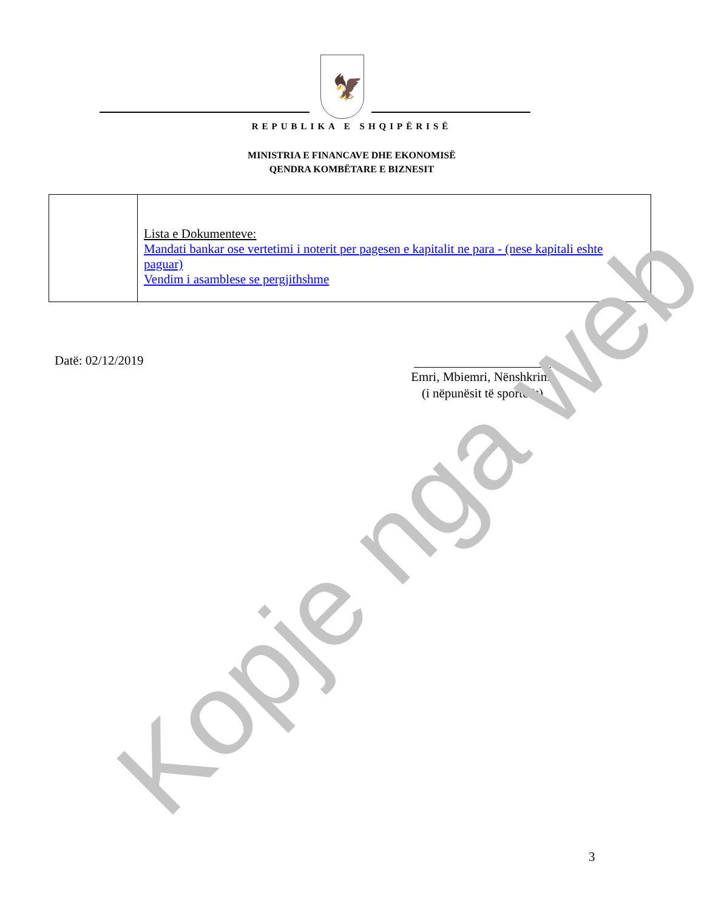🦅
REPUBLIKA E SHQIPËRISË
MINISTRIA E FINANCAVE DHE EKONOMISË
QENDRA KOMBËTARE E BIZNESIT
| | Lista e Dokumenteve: Mandati bankar ose vertetimi i noterit per pagesen e kapitalit ne para - (nese kapitali eshte paguar) Vendim i asamblese se pergjithshme |
Datë: 02/12/2019
Emri, Mbiemri, Nënshkrimi
(i nëpunësit të sportelit)
3
Kopje nga web